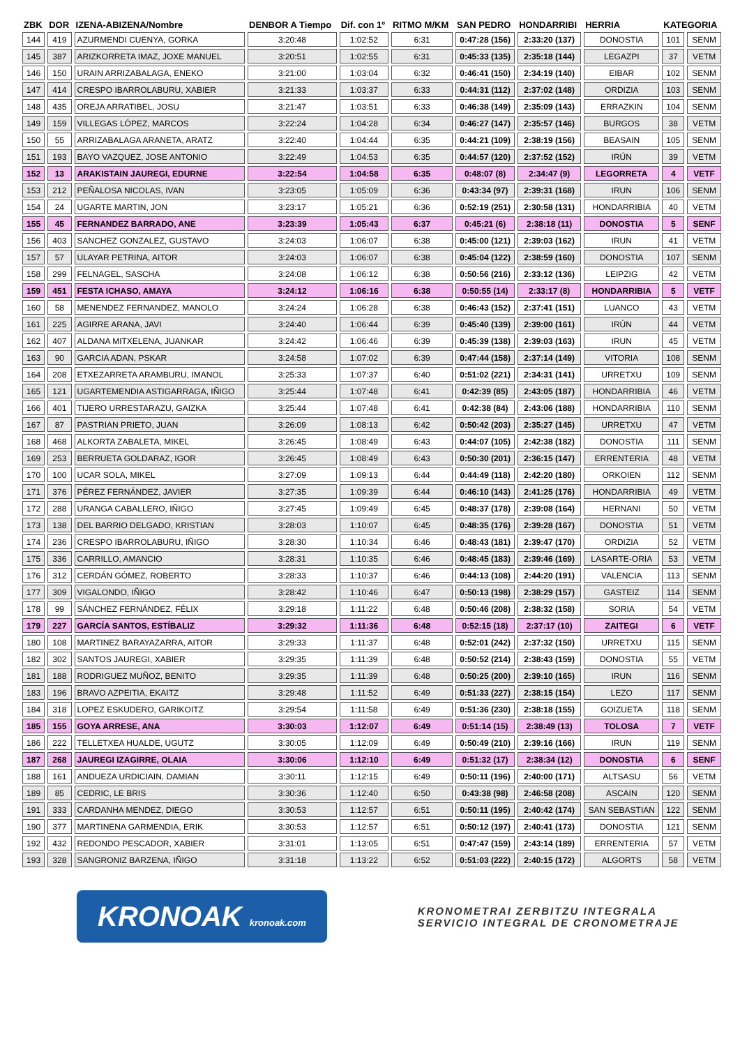| ZBK | DOR | IZENA-ABIZENA/Nombre | DENBOR A Tiempo | Dif. con 1º | RITMO M/KM | SAN PEDRO | HONDARRIBI | HERRIA | KATEGORIA | |
| --- | --- | --- | --- | --- | --- | --- | --- | --- | --- | --- |
| 144 | 419 | AZURMENDI CUENYA, GORKA | 3:20:48 | 1:02:52 | 6:31 | 0:47:28 (156) | 2:33:20 (137) | DONOSTIA | 101 | SENM |
| 145 | 387 | ARIZKORRETA IMAZ, JOXE MANUEL | 3:20:51 | 1:02:55 | 6:31 | 0:45:33 (135) | 2:35:18 (144) | LEGAZPI | 37 | VETM |
| 146 | 150 | URAIN ARRIZABALAGA, ENEKO | 3:21:00 | 1:03:04 | 6:32 | 0:46:41 (150) | 2:34:19 (140) | EIBAR | 102 | SENM |
| 147 | 414 | CRESPO IBARROLABURU, XABIER | 3:21:33 | 1:03:37 | 6:33 | 0:44:31 (112) | 2:37:02 (148) | ORDIZIA | 103 | SENM |
| 148 | 435 | OREJA ARRATIBEL, JOSU | 3:21:47 | 1:03:51 | 6:33 | 0:46:38 (149) | 2:35:09 (143) | ERRAZKIN | 104 | SENM |
| 149 | 159 | VILLEGAS LÓPEZ, MARCOS | 3:22:24 | 1:04:28 | 6:34 | 0:46:27 (147) | 2:35:57 (146) | BURGOS | 38 | VETM |
| 150 | 55 | ARRIZABALAGA ARANETA, ARATZ | 3:22:40 | 1:04:44 | 6:35 | 0:44:21 (109) | 2:38:19 (156) | BEASAIN | 105 | SENM |
| 151 | 193 | BAYO VAZQUEZ, JOSE ANTONIO | 3:22:49 | 1:04:53 | 6:35 | 0:44:57 (120) | 2:37:52 (152) | IRÚN | 39 | VETM |
| 152 | 13 | ARAKISTAIN JAUREGI, EDURNE | 3:22:54 | 1:04:58 | 6:35 | 0:48:07 (8) | 2:34:47 (9) | LEGORRETA | 4 | VETF |
| 153 | 212 | PEÑALOSA NICOLAS, IVAN | 3:23:05 | 1:05:09 | 6:36 | 0:43:34 (97) | 2:39:31 (168) | IRUN | 106 | SENM |
| 154 | 24 | UGARTE MARTIN, JON | 3:23:17 | 1:05:21 | 6:36 | 0:52:19 (251) | 2:30:58 (131) | HONDARRIBIA | 40 | VETM |
| 155 | 45 | FERNANDEZ BARRADO, ANE | 3:23:39 | 1:05:43 | 6:37 | 0:45:21 (6) | 2:38:18 (11) | DONOSTIA | 5 | SENF |
| 156 | 403 | SANCHEZ GONZALEZ, GUSTAVO | 3:24:03 | 1:06:07 | 6:38 | 0:45:00 (121) | 2:39:03 (162) | IRUN | 41 | VETM |
| 157 | 57 | ULAYAR PETRINA, AITOR | 3:24:03 | 1:06:07 | 6:38 | 0:45:04 (122) | 2:38:59 (160) | DONOSTIA | 107 | SENM |
| 158 | 299 | FELNAGEL, SASCHA | 3:24:08 | 1:06:12 | 6:38 | 0:50:56 (216) | 2:33:12 (136) | LEIPZIG | 42 | VETM |
| 159 | 451 | FESTA ICHASO, AMAYA | 3:24:12 | 1:06:16 | 6:38 | 0:50:55 (14) | 2:33:17 (8) | HONDARRIBIA | 5 | VETF |
| 160 | 58 | MENENDEZ FERNANDEZ, MANOLO | 3:24:24 | 1:06:28 | 6:38 | 0:46:43 (152) | 2:37:41 (151) | LUANCO | 43 | VETM |
| 161 | 225 | AGIRRE ARANA, JAVI | 3:24:40 | 1:06:44 | 6:39 | 0:45:40 (139) | 2:39:00 (161) | IRÚN | 44 | VETM |
| 162 | 407 | ALDANA MITXELENA, JUANKAR | 3:24:42 | 1:06:46 | 6:39 | 0:45:39 (138) | 2:39:03 (163) | IRUN | 45 | VETM |
| 163 | 90 | GARCIA ADAN, PSKAR | 3:24:58 | 1:07:02 | 6:39 | 0:47:44 (158) | 2:37:14 (149) | VITORIA | 108 | SENM |
| 164 | 208 | ETXEZARRETA ARAMBURU, IMANOL | 3:25:33 | 1:07:37 | 6:40 | 0:51:02 (221) | 2:34:31 (141) | URRETXU | 109 | SENM |
| 165 | 121 | UGARTEMENDIA ASTIGARRAGA, IÑIGO | 3:25:44 | 1:07:48 | 6:41 | 0:42:39 (85) | 2:43:05 (187) | HONDARRIBIA | 46 | VETM |
| 166 | 401 | TIJERO URRESTARAZU, GAIZKA | 3:25:44 | 1:07:48 | 6:41 | 0:42:38 (84) | 2:43:06 (188) | HONDARRIBIA | 110 | SENM |
| 167 | 87 | PASTRIAN PRIETO, JUAN | 3:26:09 | 1:08:13 | 6:42 | 0:50:42 (203) | 2:35:27 (145) | URRETXU | 47 | VETM |
| 168 | 468 | ALKORTA ZABALETA, MIKEL | 3:26:45 | 1:08:49 | 6:43 | 0:44:07 (105) | 2:42:38 (182) | DONOSTIA | 111 | SENM |
| 169 | 253 | BERRUETA GOLDARAZ, IGOR | 3:26:45 | 1:08:49 | 6:43 | 0:50:30 (201) | 2:36:15 (147) | ERRENTERIA | 48 | VETM |
| 170 | 100 | UCAR SOLA, MIKEL | 3:27:09 | 1:09:13 | 6:44 | 0:44:49 (118) | 2:42:20 (180) | ORKOIEN | 112 | SENM |
| 171 | 376 | PÉREZ FERNÁNDEZ, JAVIER | 3:27:35 | 1:09:39 | 6:44 | 0:46:10 (143) | 2:41:25 (176) | HONDARRIBIA | 49 | VETM |
| 172 | 288 | URANGA CABALLERO, IÑIGO | 3:27:45 | 1:09:49 | 6:45 | 0:48:37 (178) | 2:39:08 (164) | HERNANI | 50 | VETM |
| 173 | 138 | DEL BARRIO DELGADO, KRISTIAN | 3:28:03 | 1:10:07 | 6:45 | 0:48:35 (176) | 2:39:28 (167) | DONOSTIA | 51 | VETM |
| 174 | 236 | CRESPO IBARROLABURU, IÑIGO | 3:28:30 | 1:10:34 | 6:46 | 0:48:43 (181) | 2:39:47 (170) | ORDIZIA | 52 | VETM |
| 175 | 336 | CARRILLO, AMANCIO | 3:28:31 | 1:10:35 | 6:46 | 0:48:45 (183) | 2:39:46 (169) | LASARTE-ORIA | 53 | VETM |
| 176 | 312 | CERDÁN GÓMEZ, ROBERTO | 3:28:33 | 1:10:37 | 6:46 | 0:44:13 (108) | 2:44:20 (191) | VALENCIA | 113 | SENM |
| 177 | 309 | VIGALONDO, IÑIGO | 3:28:42 | 1:10:46 | 6:47 | 0:50:13 (198) | 2:38:29 (157) | GASTEIZ | 114 | SENM |
| 178 | 99 | SÁNCHEZ FERNÁNDEZ, FÉLIX | 3:29:18 | 1:11:22 | 6:48 | 0:50:46 (208) | 2:38:32 (158) | SORIA | 54 | VETM |
| 179 | 227 | GARCÍA SANTOS, ESTÍBALIZ | 3:29:32 | 1:11:36 | 6:48 | 0:52:15 (18) | 2:37:17 (10) | ZAITEGI | 6 | VETF |
| 180 | 108 | MARTINEZ BARAYAZARRA, AITOR | 3:29:33 | 1:11:37 | 6:48 | 0:52:01 (242) | 2:37:32 (150) | URRETXU | 115 | SENM |
| 182 | 302 | SANTOS JAUREGI, XABIER | 3:29:35 | 1:11:39 | 6:48 | 0:50:52 (214) | 2:38:43 (159) | DONOSTIA | 55 | VETM |
| 181 | 188 | RODRIGUEZ MUÑOZ, BENITO | 3:29:35 | 1:11:39 | 6:48 | 0:50:25 (200) | 2:39:10 (165) | IRUN | 116 | SENM |
| 183 | 196 | BRAVO AZPEITIA, EKAITZ | 3:29:48 | 1:11:52 | 6:49 | 0:51:33 (227) | 2:38:15 (154) | LEZO | 117 | SENM |
| 184 | 318 | LOPEZ ESKUDERO, GARIKOITZ | 3:29:54 | 1:11:58 | 6:49 | 0:51:36 (230) | 2:38:18 (155) | GOIZUETA | 118 | SENM |
| 185 | 155 | GOYA ARRESE, ANA | 3:30:03 | 1:12:07 | 6:49 | 0:51:14 (15) | 2:38:49 (13) | TOLOSA | 7 | VETF |
| 186 | 222 | TELLETXEA HUALDE, UGUTZ | 3:30:05 | 1:12:09 | 6:49 | 0:50:49 (210) | 2:39:16 (166) | IRUN | 119 | SENM |
| 187 | 268 | JAUREGI IZAGIRRE, OLAIA | 3:30:06 | 1:12:10 | 6:49 | 0:51:32 (17) | 2:38:34 (12) | DONOSTIA | 6 | SENF |
| 188 | 161 | ANDUEZA URDICIAIN, DAMIAN | 3:30:11 | 1:12:15 | 6:49 | 0:50:11 (196) | 2:40:00 (171) | ALTSASU | 56 | VETM |
| 189 | 85 | CEDRIC, LE BRIS | 3:30:36 | 1:12:40 | 6:50 | 0:43:38 (98) | 2:46:58 (208) | ASCAIN | 120 | SENM |
| 191 | 333 | CARDANHA MENDEZ, DIEGO | 3:30:53 | 1:12:57 | 6:51 | 0:50:11 (195) | 2:40:42 (174) | SAN SEBASTIAN | 122 | SENM |
| 190 | 377 | MARTINENA GARMENDIA, ERIK | 3:30:53 | 1:12:57 | 6:51 | 0:50:12 (197) | 2:40:41 (173) | DONOSTIA | 121 | SENM |
| 192 | 432 | REDONDO PESCADOR, XABIER | 3:31:01 | 1:13:05 | 6:51 | 0:47:47 (159) | 2:43:14 (189) | ERRENTERIA | 57 | VETM |
| 193 | 328 | SANGRONIZ BARZENA, IÑIGO | 3:31:18 | 1:13:22 | 6:52 | 0:51:03 (222) | 2:40:15 (172) | ALGORTS | 58 | VETM |
KRONOAK kronoak.com
KRONOMETRAI ZERBITZU INTEGRALA
SERVICIO INTEGRAL DE CRONOMETRAJE